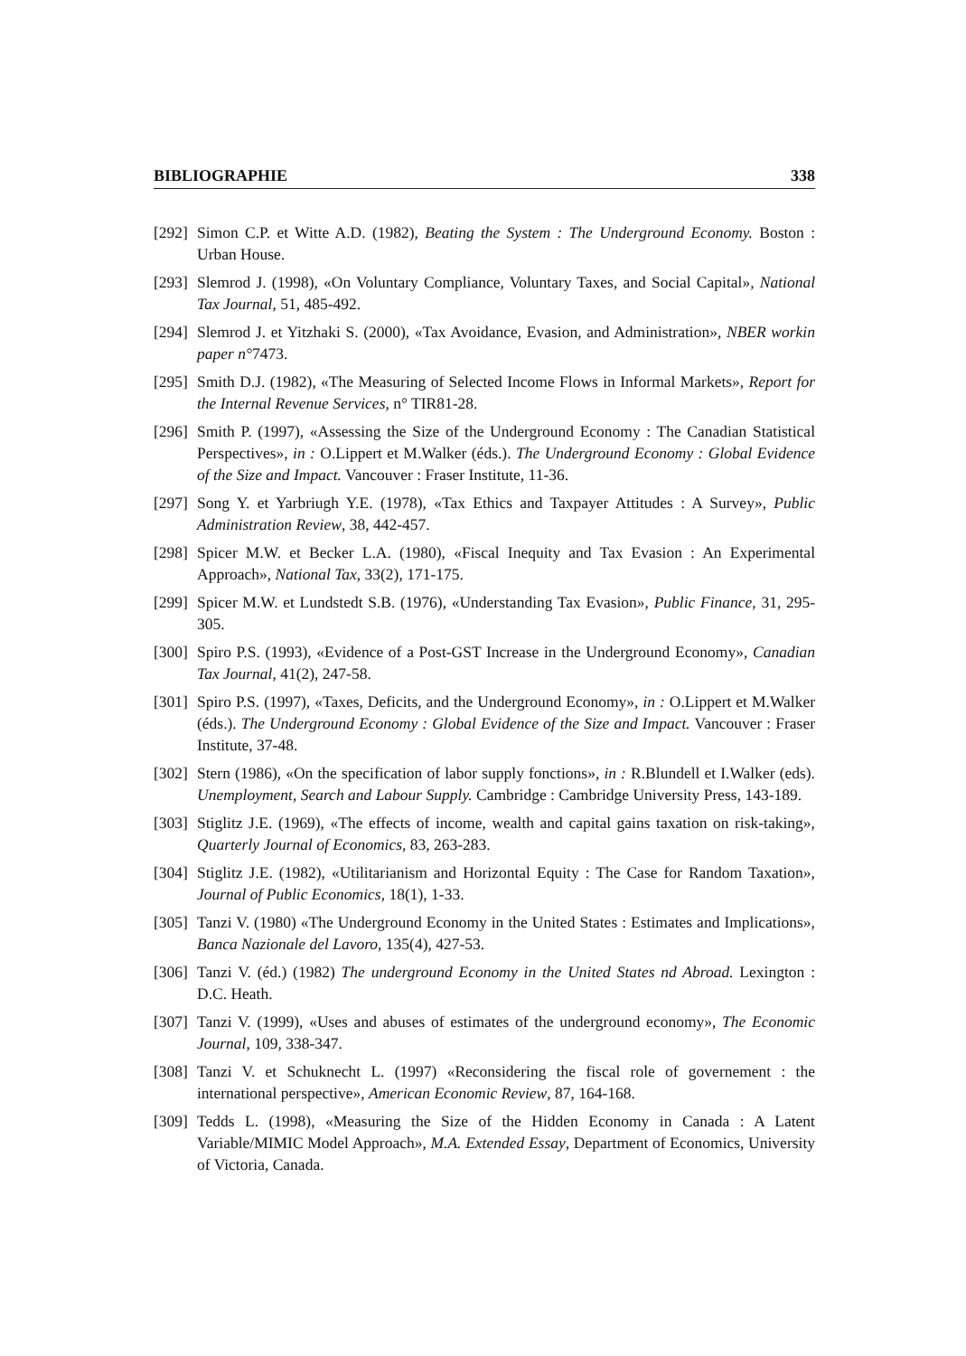BIBLIOGRAPHIE 338
[292] Simon C.P. et Witte A.D. (1982), Beating the System : The Underground Economy. Boston : Urban House.
[293] Slemrod J. (1998), «On Voluntary Compliance, Voluntary Taxes, and Social Capital», National Tax Journal, 51, 485-492.
[294] Slemrod J. et Yitzhaki S. (2000), «Tax Avoidance, Evasion, and Administration», NBER workin paper n°7473.
[295] Smith D.J. (1982), «The Measuring of Selected Income Flows in Informal Markets», Report for the Internal Revenue Services, n° TIR81-28.
[296] Smith P. (1997), «Assessing the Size of the Underground Economy : The Canadian Statistical Perspectives», in : O.Lippert et M.Walker (éds.). The Underground Economy : Global Evidence of the Size and Impact. Vancouver : Fraser Institute, 11-36.
[297] Song Y. et Yarbriugh Y.E. (1978), «Tax Ethics and Taxpayer Attitudes : A Survey», Public Administration Review, 38, 442-457.
[298] Spicer M.W. et Becker L.A. (1980), «Fiscal Inequity and Tax Evasion : An Experimental Approach», National Tax, 33(2), 171-175.
[299] Spicer M.W. et Lundstedt S.B. (1976), «Understanding Tax Evasion», Public Finance, 31, 295-305.
[300] Spiro P.S. (1993), «Evidence of a Post-GST Increase in the Underground Economy», Canadian Tax Journal, 41(2), 247-58.
[301] Spiro P.S. (1997), «Taxes, Deficits, and the Underground Economy», in : O.Lippert et M.Walker (éds.). The Underground Economy : Global Evidence of the Size and Impact. Vancouver : Fraser Institute, 37-48.
[302] Stern (1986), «On the specification of labor supply fonctions», in : R.Blundell et I.Walker (eds). Unemployment, Search and Labour Supply. Cambridge : Cambridge University Press, 143-189.
[303] Stiglitz J.E. (1969), «The effects of income, wealth and capital gains taxation on risk-taking», Quarterly Journal of Economics, 83, 263-283.
[304] Stiglitz J.E. (1982), «Utilitarianism and Horizontal Equity : The Case for Random Taxation», Journal of Public Economics, 18(1), 1-33.
[305] Tanzi V. (1980) «The Underground Economy in the United States : Estimates and Implications», Banca Nazionale del Lavoro, 135(4), 427-53.
[306] Tanzi V. (éd.) (1982) The underground Economy in the United States nd Abroad. Lexington : D.C. Heath.
[307] Tanzi V. (1999), «Uses and abuses of estimates of the underground economy», The Economic Journal, 109, 338-347.
[308] Tanzi V. et Schuknecht L. (1997) «Reconsidering the fiscal role of governement : the international perspective», American Economic Review, 87, 164-168.
[309] Tedds L. (1998), «Measuring the Size of the Hidden Economy in Canada : A Latent Variable/MIMIC Model Approach», M.A. Extended Essay, Department of Economics, University of Victoria, Canada.